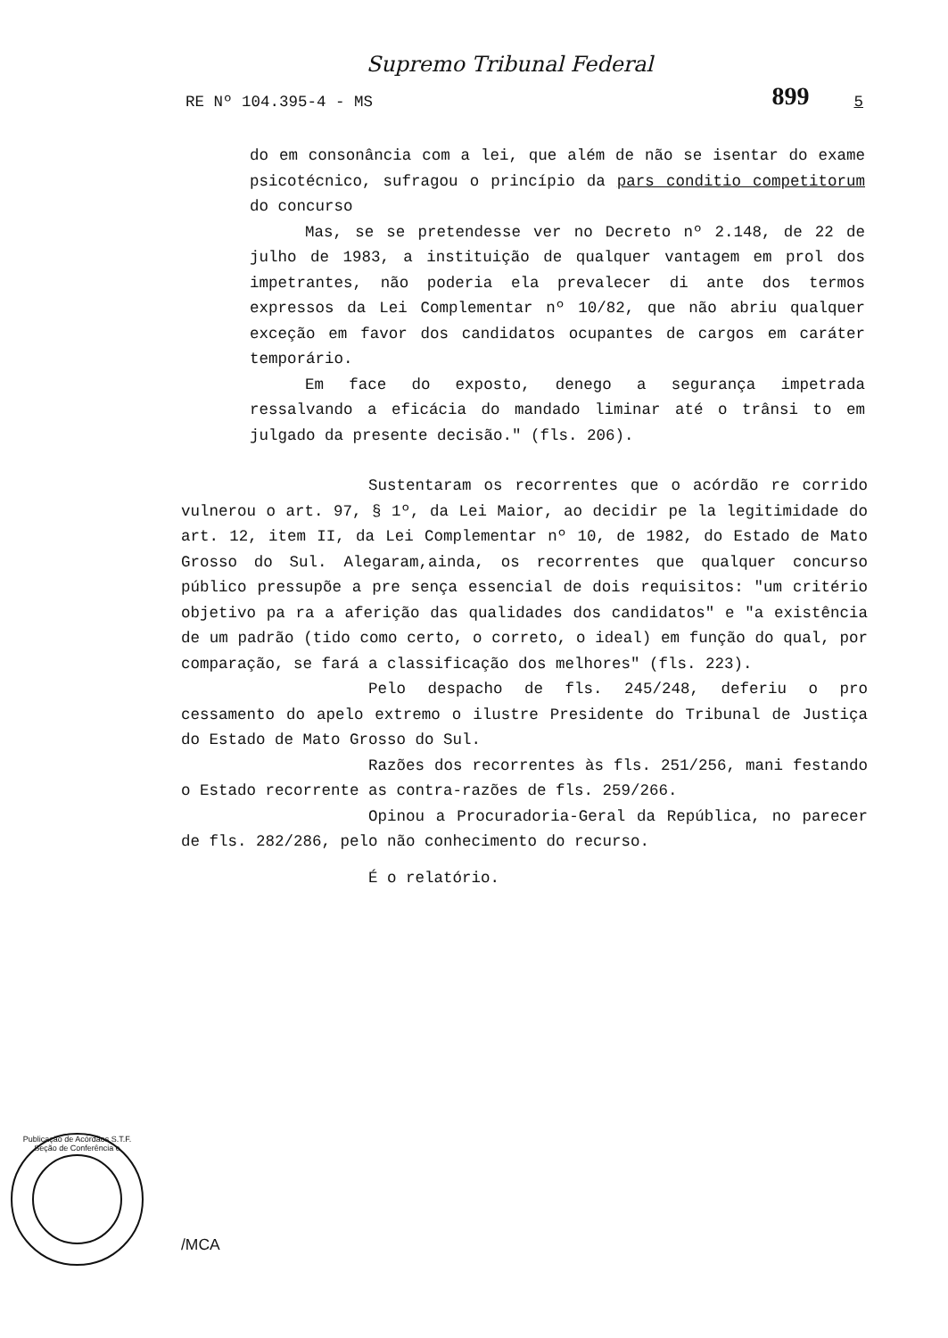Supremo Tribunal Federal
RE Nº 104.395-4 - MS 899 5
do em consonância com a lei, que além de não se isentar do exame psicotécnico, sufragou o princípio da pars conditio competitorum do concurso
Mas, se se pretendesse ver no Decreto nº 2.148, de 22 de julho de 1983, a instituição de qualquer vantagem em prol dos impetrantes, não poderia ela prevalecer di ante dos termos expressos da Lei Complementar nº 10/82, que não abriu qualquer exceção em favor dos candidatos ocupantes de cargos em caráter temporário.
Em face do exposto, denego a segurança impetrada ressalvando a eficácia do mandado liminar até o trânsi to em julgado da presente decisão." (fls. 206).
Sustentaram os recorrentes que o acórdão re corrido vulnerou o art. 97, § 1º, da Lei Maior, ao decidir pe la legitimidade do art. 12, item II, da Lei Complementar nº 10, de 1982, do Estado de Mato Grosso do Sul. Alegaram,ainda, os recorrentes que qualquer concurso público pressupõe a pre sença essencial de dois requisitos: "um critério objetivo pa ra a aferição das qualidades dos candidatos" e "a existência de um padrão (tido como certo, o correto, o ideal) em função do qual, por comparação, se fará a classificação dos melhores" (fls. 223).
Pelo despacho de fls. 245/248, deferiu o pro cessamento do apelo extremo o ilustre Presidente do Tribunal de Justiça do Estado de Mato Grosso do Sul.
Razões dos recorrentes às fls. 251/256, mani festando o Estado recorrente as contra-razões de fls. 259/266.
Opinou a Procuradoria-Geral da República, no parecer de fls. 282/286, pelo não conhecimento do recurso.
É o relatório.
Publicação de Acórdãos S.T.F. Seção de Conferência e
/MCA